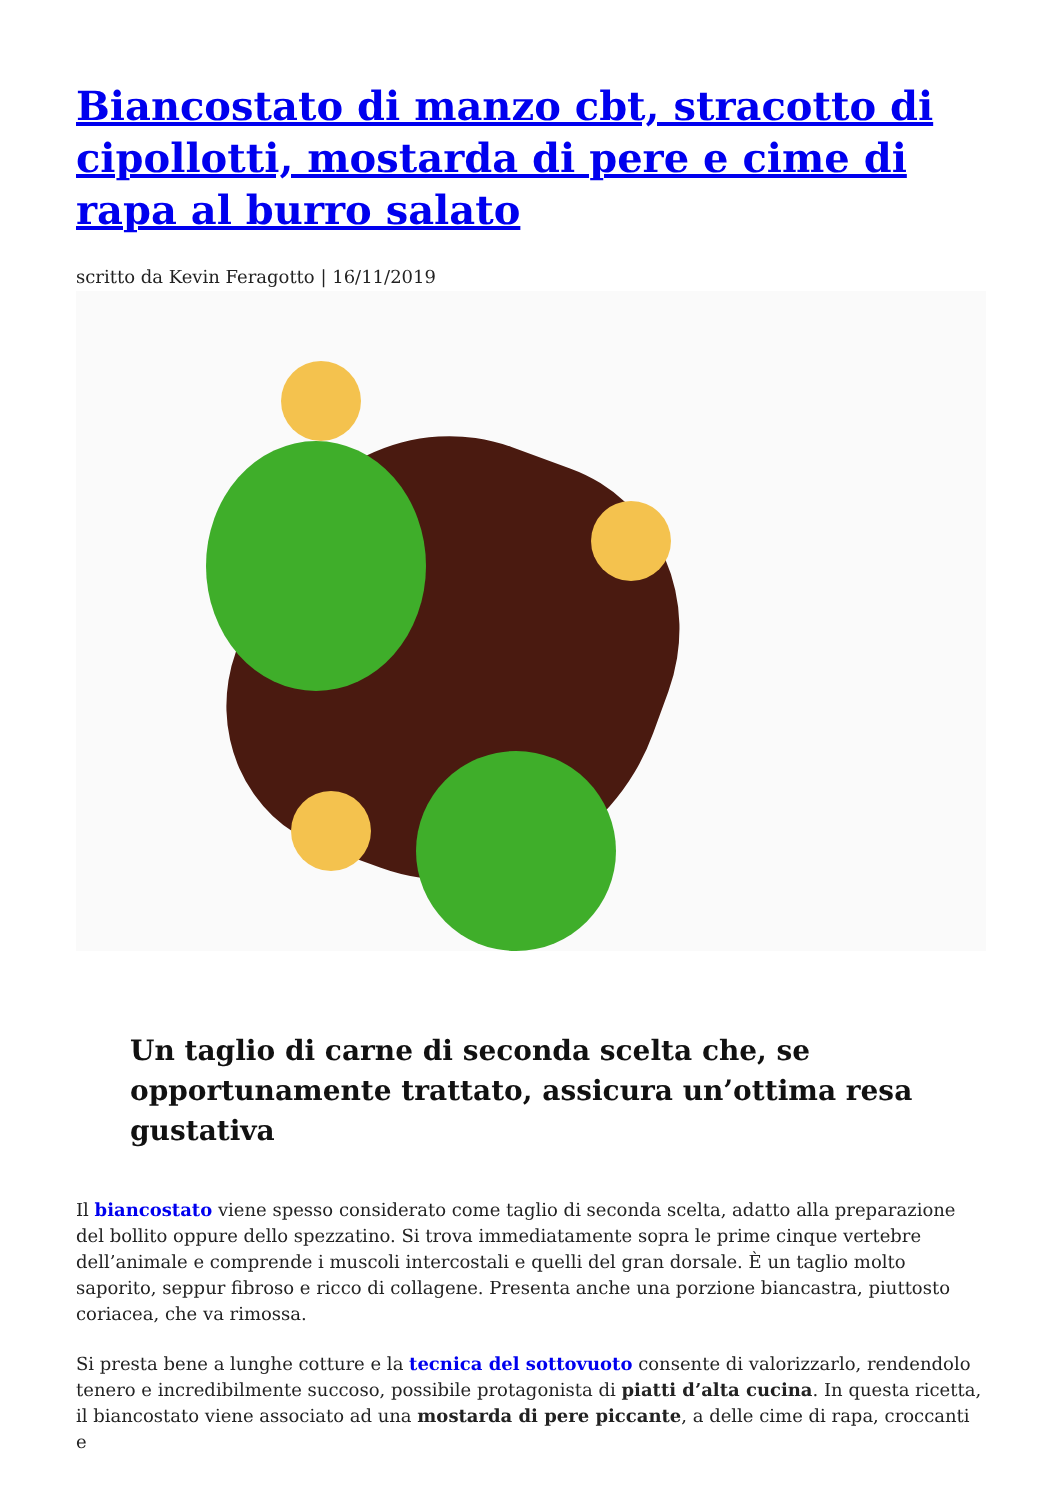Biancostato di manzo cbt, stracotto di cipollotti, mostarda di pere e cime di rapa al burro salato
scritto da Kevin Feragotto | 16/11/2019
Un taglio di carne di seconda scelta che, se opportunamente trattato, assicura un’ottima resa gustativa
Il biancostato viene spesso considerato come taglio di seconda scelta, adatto alla preparazione del bollito oppure dello spezzatino. Si trova immediatamente sopra le prime cinque vertebre dell’animale e comprende i muscoli intercostali e quelli del gran dorsale. È un taglio molto saporito, seppur fibroso e ricco di collagene. Presenta anche una porzione biancastra, piuttosto coriacea, che va rimossa.
Si presta bene a lunghe cotture e la tecnica del sottovuoto consente di valorizzarlo, rendendolo tenero e incredibilmente succoso, possibile protagonista di piatti d’alta cucina. In questa ricetta, il biancostato viene associato ad una mostarda di pere piccante, a delle cime di rapa, croccanti e